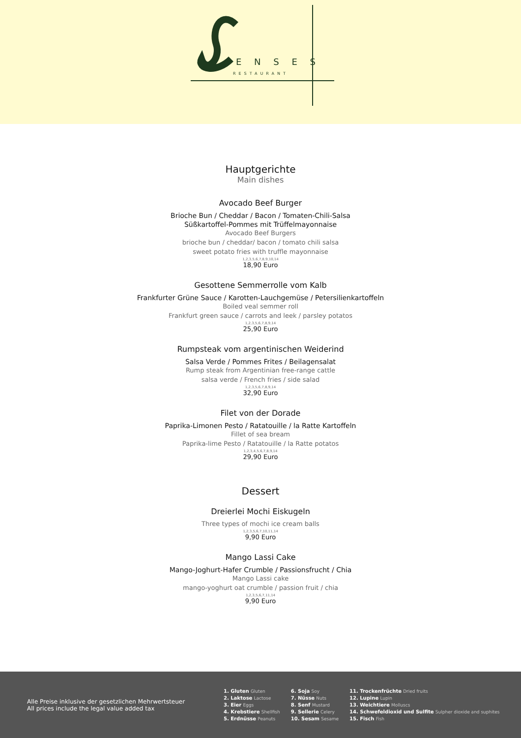E N S E S
RESTAURANT
Hauptgerichte
Main dishes
Avocado Beef Burger
Brioche Bun / Cheddar / Bacon / Tomaten-Chili-Salsa
Süßkartoffel-Pommes mit Trüffelmayonnaise
Avocado Beef Burgers
brioche bun / cheddar/ bacon / tomato chili salsa
sweet potato fries with truffle mayonnaise
1,2,3,5,6,7,8,9,10,14
18,90 Euro
Gesottene Semmerrolle vom Kalb
Frankfurter Grüne Sauce / Karotten-Lauchgemüse / Petersilienkartoffeln
Boiled veal semmer roll
Frankfurt green sauce / carrots and leek / parsley potatos
1,2,3,5,6,7,8,9,14
25,90 Euro
Rumpsteak vom argentinischen Weiderind
Salsa Verde / Pommes Frites / Beilagensalat
Rump steak from Argentinian free-range cattle
salsa verde / French fries / side salad
1,2,3,5,6,7,8,9,14
32,90 Euro
Filet von der Dorade
Paprika-Limonen Pesto / Ratatouille / la Ratte Kartoffeln
Fillet of sea bream
Paprika-lime Pesto / Ratatouille / la Ratte potatos
1,2,3,4,5,6,7,8,9,14
29,90 Euro
Dessert
Dreierlei Mochi Eiskugeln
Three types of mochi ice cream balls
1,2,3,5,6,7,10,11,14
9,90 Euro
Mango Lassi Cake
Mango-Joghurt-Hafer Crumble / Passionsfrucht / Chia
Mango Lassi cake
mango-yoghurt oat crumble / passion fruit / chia
1,2,3,5,6,7,11,14
9,90 Euro
Alle Preise inklusive der gesetzlichen Mehrwertsteuer
All prices include the legal value added tax
1. Gluten Gluten
2. Laktose Lactose
3. Eier Eggs
4. Krebstiere Shellfish
5. Erdnüsse Peanuts
6. Soja Soy
7. Nüsse Nuts
8. Senf Mustard
9. Sellerie Celery
10. Sesam Sesame
11. Trockenfrüchte Dried fruits
12. Lupine Lupin
13. Weichtiere Molluscs
14. Schwefeldioxid und Sulfite Sulpher dioxide and suphites
15. Fisch Fish